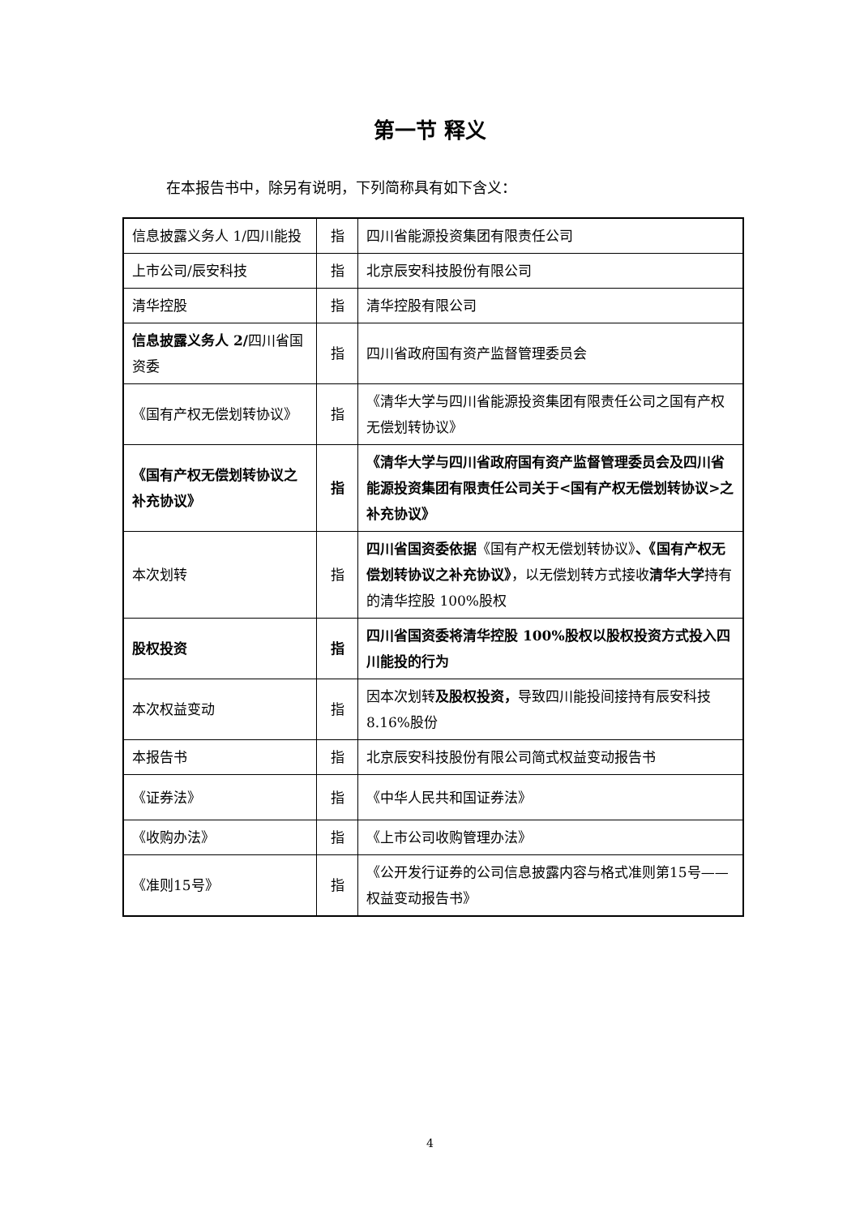第一节 释义
在本报告书中，除另有说明，下列简称具有如下含义：
| 信息披露义务人 1/四川能投 | 指 | 四川省能源投资集团有限责任公司 |
| 上市公司/辰安科技 | 指 | 北京辰安科技股份有限公司 |
| 清华控股 | 指 | 清华控股有限公司 |
| 信息披露义务人 2/ 四川省国资委 | 指 | 四川省政府国有资产监督管理委员会 |
| 《国有产权无偿划转协议》 | 指 | 《清华大学与四川省能源投资集团有限责任公司之国有产权无偿划转协议》 |
| 《国有产权无偿划转协议之补充协议》 | 指 | 《清华大学与四川省政府国有资产监督管理委员会及四川省能源投资集团有限责任公司关于<国有产权无偿划转协议>之补充协议》 |
| 本次划转 | 指 | 四川省国资委依据 《国有产权无偿划转协议》 、《国有产权无偿划转协议之补充协议》 ，以无偿划转方式接收 清华大学 持有的清华控股 100%股权 |
| 股权投资 | 指 | 四川省国资委将清华控股 100%股权以股权投资方式投入四川能投的行为 |
| 本次权益变动 | 指 | 因本次划转 及股权投资， 导致四川能投间接持有辰安科技 8.16%股份 |
| 本报告书 | 指 | 北京辰安科技股份有限公司简式权益变动报告书 |
| 《证券法》 | 指 | 《中华人民共和国证券法》 |
| 《收购办法》 | 指 | 《上市公司收购管理办法》 |
| 《准则15号》 | 指 | 《公开发行证券的公司信息披露内容与格式准则第15号——权益变动报告书》 |
4